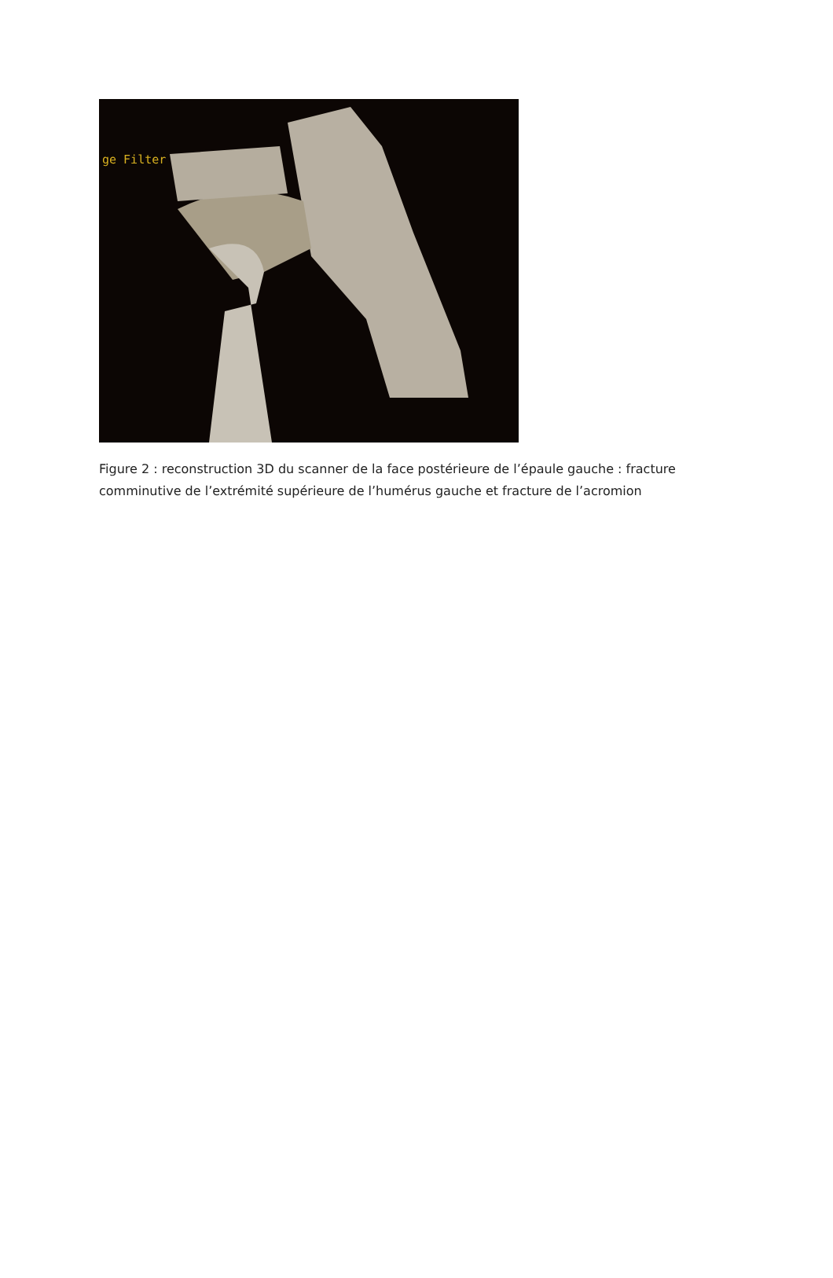ge Filter
Figure 2 : reconstruction 3D du scanner de la face postérieure de l’épaule gauche : fracture comminutive de l’extrémité supérieure de l’humérus gauche et fracture de l’acromion